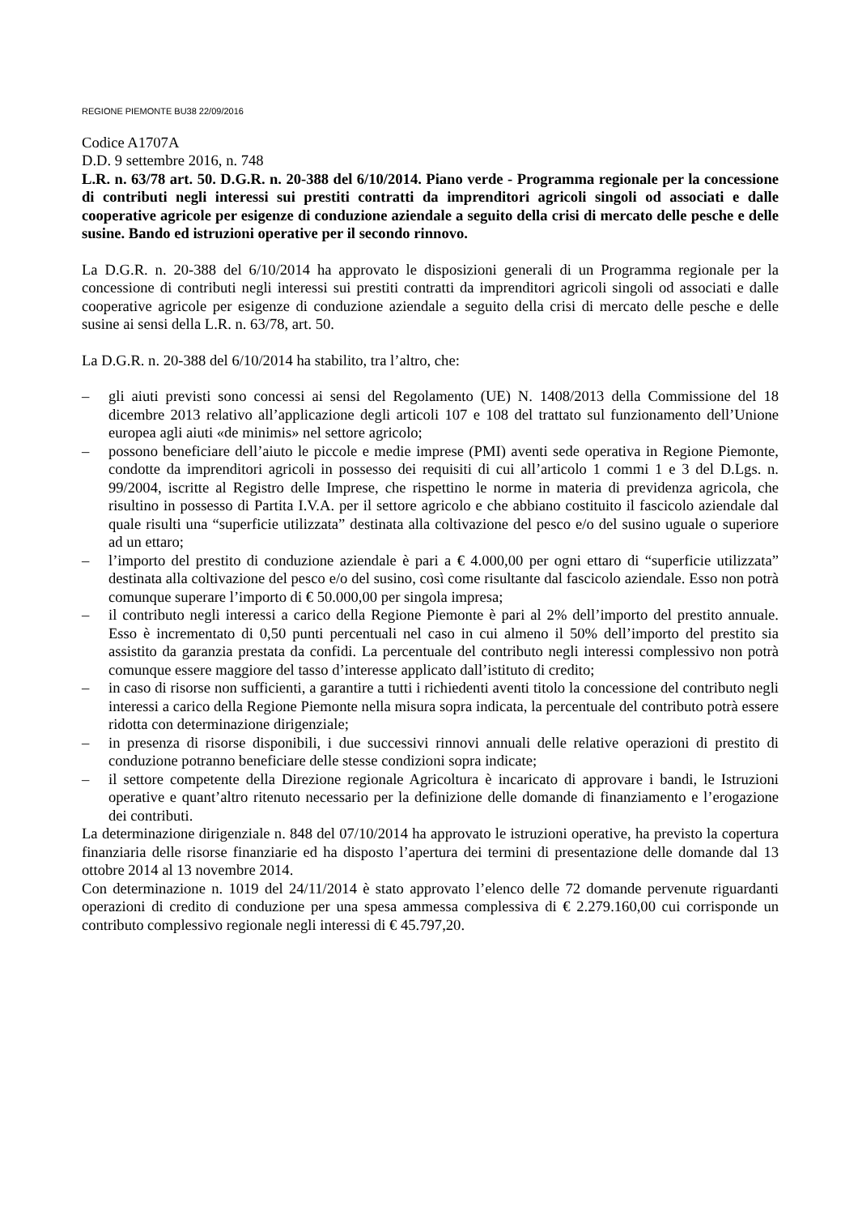REGIONE PIEMONTE BU38 22/09/2016
Codice A1707A
D.D. 9 settembre 2016, n. 748
L.R. n. 63/78 art. 50. D.G.R. n. 20-388 del 6/10/2014. Piano verde - Programma regionale per la concessione di contributi negli interessi sui prestiti contratti da imprenditori agricoli singoli od associati e dalle cooperative agricole per esigenze di conduzione aziendale a seguito della crisi di mercato delle pesche e delle susine. Bando ed istruzioni operative per il secondo rinnovo.
La D.G.R. n. 20-388 del 6/10/2014 ha approvato le disposizioni generali di un Programma regionale per la concessione di contributi negli interessi sui prestiti contratti da imprenditori agricoli singoli od associati e dalle cooperative agricole per esigenze di conduzione aziendale a seguito della crisi di mercato delle pesche e delle susine ai sensi della L.R. n. 63/78, art. 50.
La D.G.R. n. 20-388 del 6/10/2014 ha stabilito, tra l’altro, che:
– gli aiuti previsti sono concessi ai sensi del Regolamento (UE) N. 1408/2013 della Commissione del 18 dicembre 2013 relativo all’applicazione degli articoli 107 e 108 del trattato sul funzionamento dell’Unione europea agli aiuti «de minimis» nel settore agricolo;
– possono beneficiare dell’aiuto le piccole e medie imprese (PMI) aventi sede operativa in Regione Piemonte, condotte da imprenditori agricoli in possesso dei requisiti di cui all’articolo 1 commi 1 e 3 del D.Lgs. n. 99/2004, iscritte al Registro delle Imprese, che rispettino le norme in materia di previdenza agricola, che risultino in possesso di Partita I.V.A. per il settore agricolo e che abbiano costituito il fascicolo aziendale dal quale risulti una “superficie utilizzata” destinata alla coltivazione del pesco e/o del susino uguale o superiore ad un ettaro;
– l’importo del prestito di conduzione aziendale è pari a € 4.000,00 per ogni ettaro di “superficie utilizzata” destinata alla coltivazione del pesco e/o del susino, così come risultante dal fascicolo aziendale. Esso non potrà comunque superare l’importo di € 50.000,00 per singola impresa;
– il contributo negli interessi a carico della Regione Piemonte è pari al 2% dell’importo del prestito annuale. Esso è incrementato di 0,50 punti percentuali nel caso in cui almeno il 50% dell’importo del prestito sia assistito da garanzia prestata da confidi. La percentuale del contributo negli interessi complessivo non potrà comunque essere maggiore del tasso d’interesse applicato dall’istituto di credito;
– in caso di risorse non sufficienti, a garantire a tutti i richiedenti aventi titolo la concessione del contributo negli interessi a carico della Regione Piemonte nella misura sopra indicata, la percentuale del contributo potrà essere ridotta con determinazione dirigenziale;
– in presenza di risorse disponibili, i due successivi rinnovi annuali delle relative operazioni di prestito di conduzione potranno beneficiare delle stesse condizioni sopra indicate;
– il settore competente della Direzione regionale Agricoltura è incaricato di approvare i bandi, le Istruzioni operative e quant’altro ritenuto necessario per la definizione delle domande di finanziamento e l’erogazione dei contributi.
La determinazione dirigenziale n. 848 del 07/10/2014 ha approvato le istruzioni operative, ha previsto la copertura finanziaria delle risorse finanziarie ed ha disposto l’apertura dei termini di presentazione delle domande dal 13 ottobre 2014 al 13 novembre 2014.
Con determinazione n. 1019 del 24/11/2014 è stato approvato l’elenco delle 72 domande pervenute riguardanti operazioni di credito di conduzione per una spesa ammessa complessiva di € 2.279.160,00 cui corrisponde un contributo complessivo regionale negli interessi di € 45.797,20.